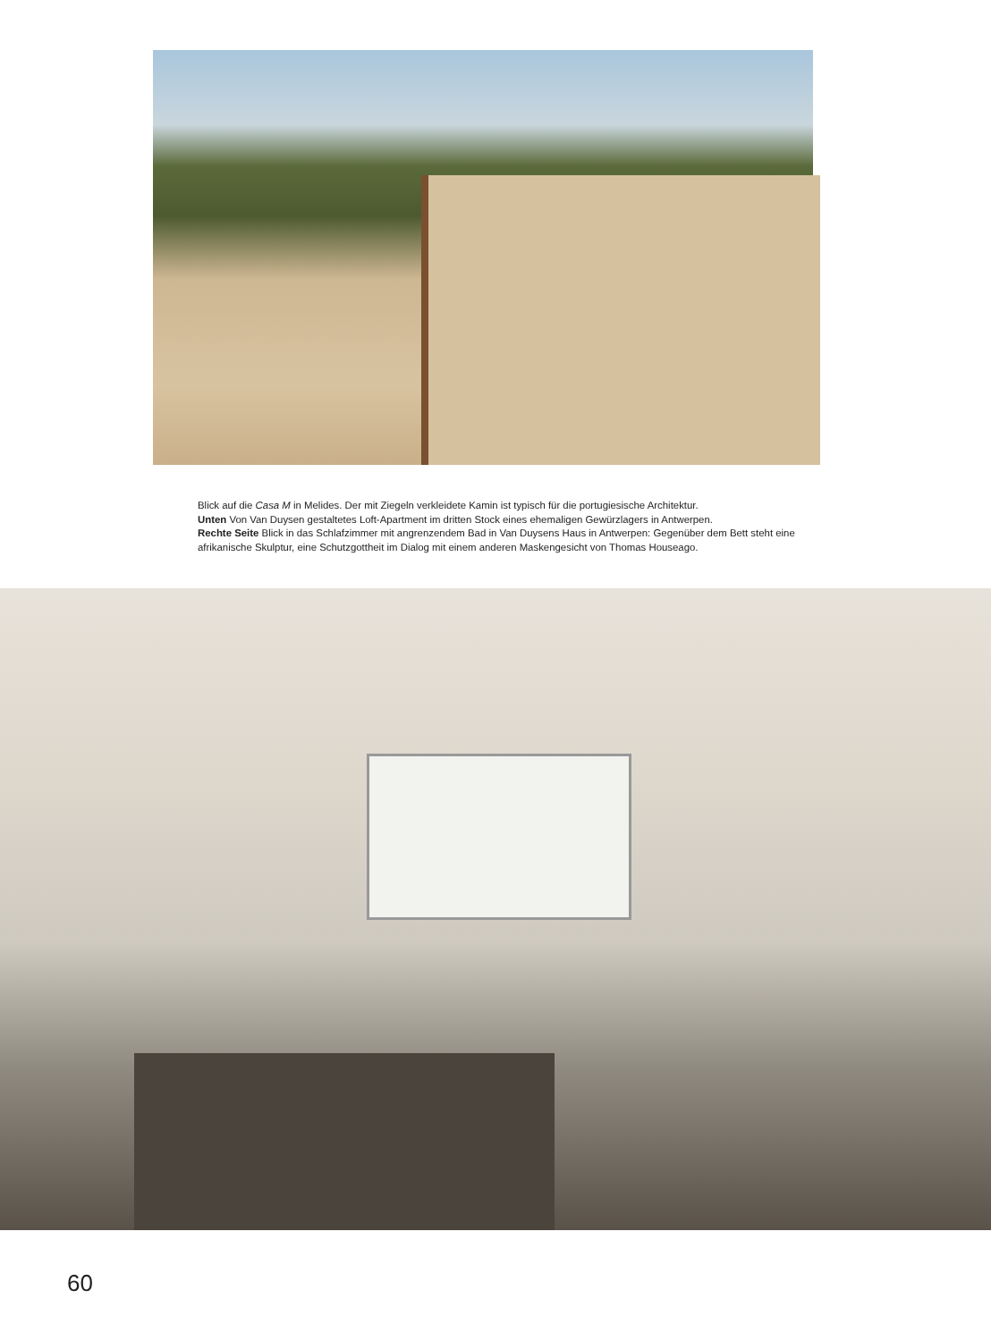Blick auf die Casa M in Melides. Der mit Ziegeln verkleidete Kamin ist typisch für die portugiesische Architektur.
Unten Von Van Duysen gestaltetes Loft-Apartment im dritten Stock eines ehemaligen Gewürzlagers in Antwerpen.
Rechte Seite Blick in das Schlafzimmer mit angrenzendem Bad in Van Duysens Haus in Antwerpen: Gegenüber dem Bett steht eine afrikanische Skulptur, eine Schutzgottheit im Dialog mit einem anderen Maskengesicht von Thomas Houseago.
60